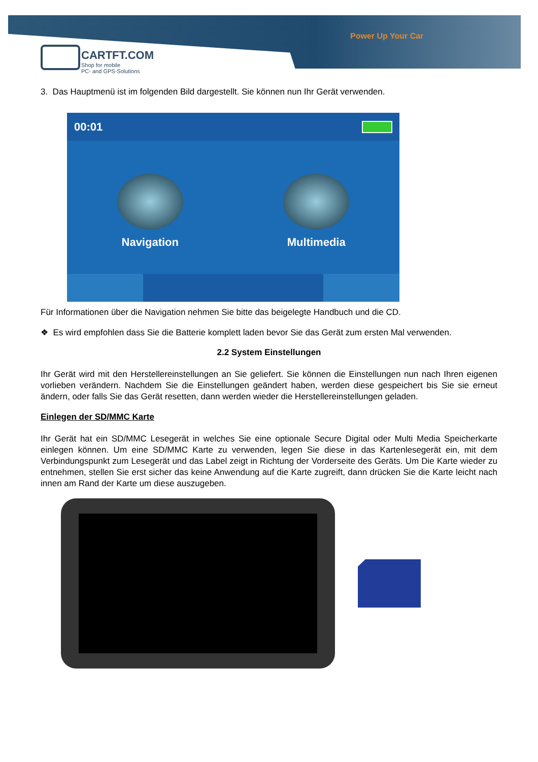Power Up Your Car
CARTFT.COM
Shop for mobile
PC- and GPS-Solutions
3. Das Hauptmenü ist im folgenden Bild dargestellt. Sie können nun Ihr Gerät verwenden.
00:01
Navigation Multimedia
Für Informationen über die Navigation nehmen Sie bitte das beigelegte Handbuch und die CD.
❖ Es wird empfohlen dass Sie die Batterie komplett laden bevor Sie das Gerät zum ersten Mal verwenden.
2.2 System Einstellungen
Ihr Gerät wird mit den Herstellereinstellungen an Sie geliefert. Sie können die Einstellungen nun nach Ihren eigenen vorlieben verändern. Nachdem Sie die Einstellungen geändert haben, werden diese gespeichert bis Sie sie erneut ändern, oder falls Sie das Gerät resetten, dann werden wieder die Herstellereinstellungen geladen.
Einlegen der SD/MMC Karte
Ihr Gerät hat ein SD/MMC Lesegerät in welches Sie eine optionale Secure Digital oder Multi Media Speicherkarte einlegen können. Um eine SD/MMC Karte zu verwenden, legen Sie diese in das Kartenlesegerät ein, mit dem Verbindungspunkt zum Lesegerät und das Label zeigt in Richtung der Vorderseite des Geräts. Um Die Karte wieder zu entnehmen, stellen Sie erst sicher das keine Anwendung auf die Karte zugreift, dann drücken Sie die Karte leicht nach innen am Rand der Karte um diese auszugeben.